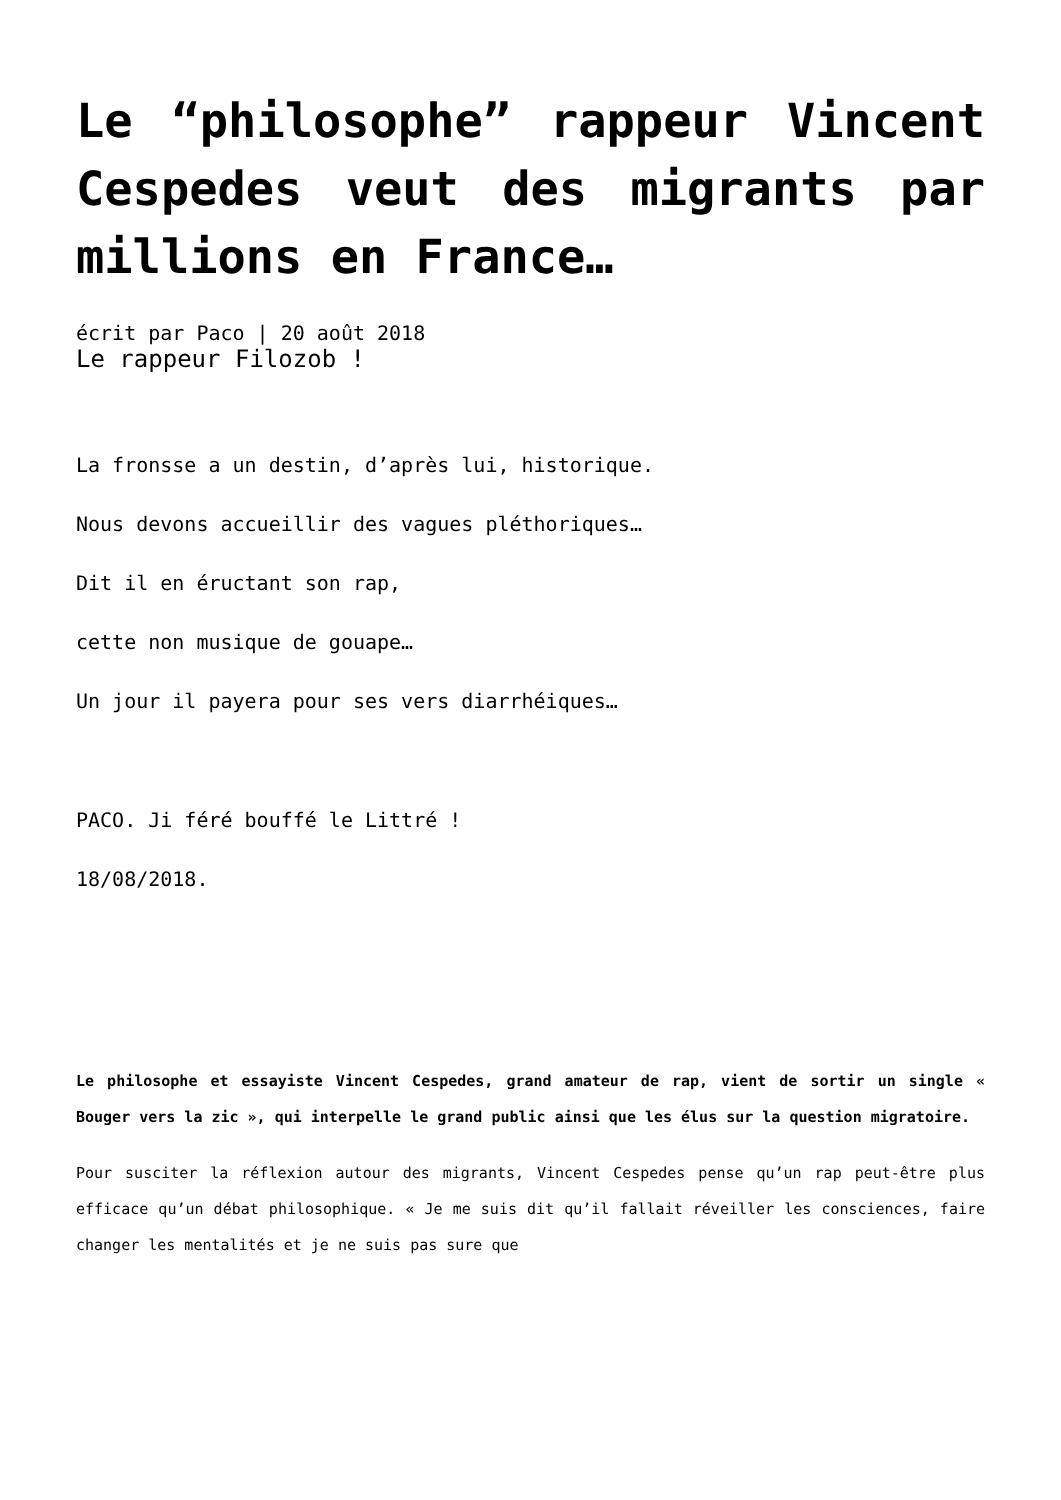Le “philosophe” rappeur Vincent Cespedes veut des migrants par millions en France…
écrit par Paco | 20 août 2018
Le rappeur Filozob !
La fronsse a un destin, d’après lui, historique.
Nous devons accueillir des vagues pléthoriques…
Dit il en éructant son rap,
cette non musique de gouape…
Un jour il payera pour ses vers diarrhéiques…
PACO. Ji féré bouffé le Littré !
18/08/2018.
Le philosophe et essayiste Vincent Cespedes, grand amateur de rap, vient de sortir un single « Bouger vers la zic », qui interpelle le grand public ainsi que les élus sur la question migratoire.
Pour susciter la réflexion autour des migrants, Vincent Cespedes pense qu’un rap peut-être plus efficace qu’un débat philosophique. « Je me suis dit qu’il fallait réveiller les consciences, faire changer les mentalités et je ne suis pas sure que